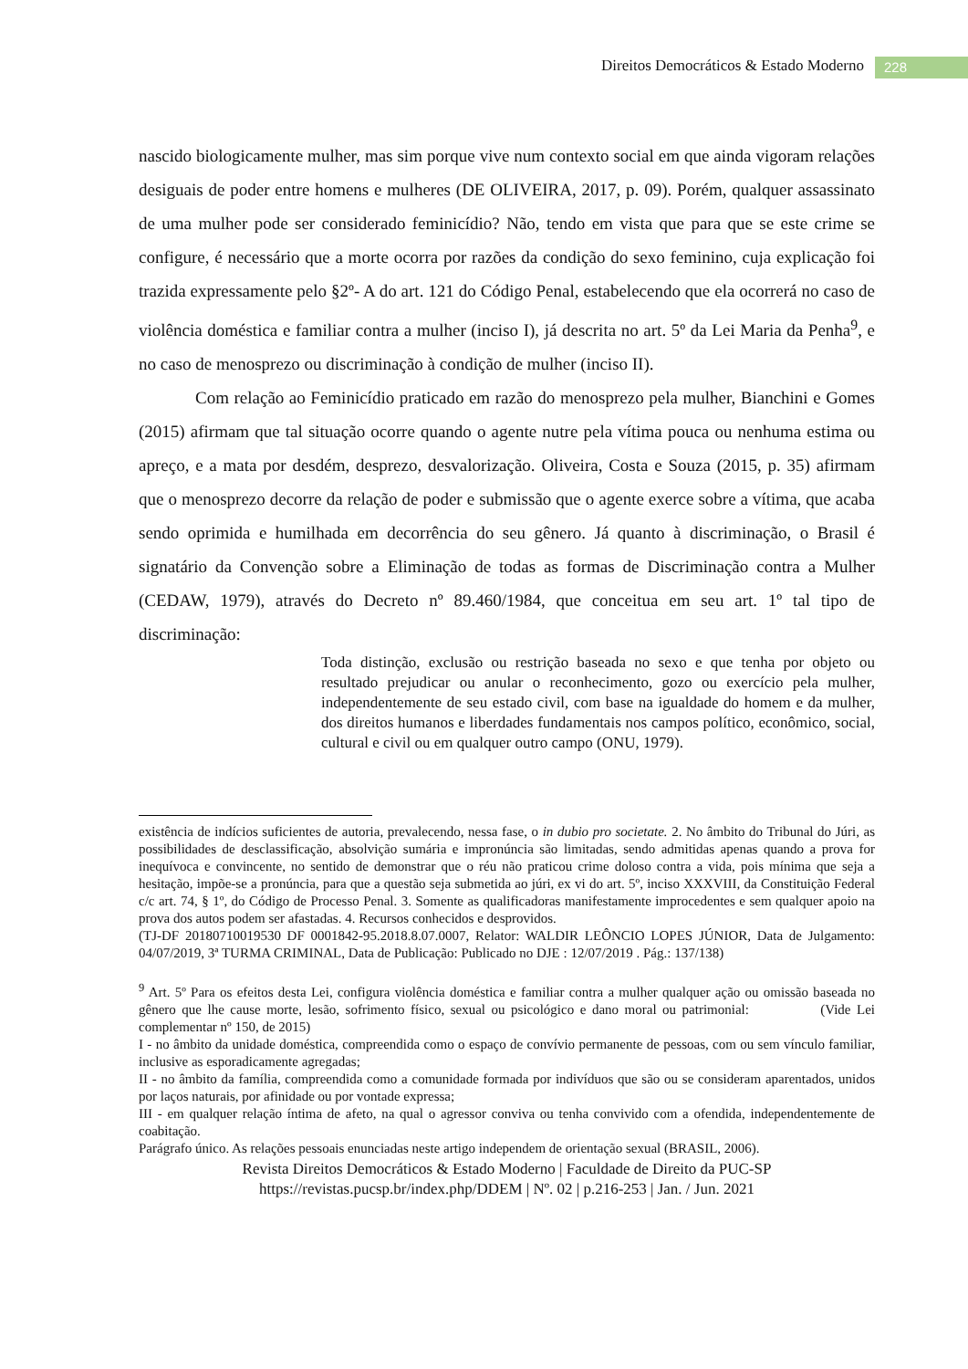Direitos Democráticos & Estado Moderno 228
nascido biologicamente mulher, mas sim porque vive num contexto social em que ainda vigoram relações desiguais de poder entre homens e mulheres (DE OLIVEIRA, 2017, p. 09). Porém, qualquer assassinato de uma mulher pode ser considerado feminicídio? Não, tendo em vista que para que se este crime se configure, é necessário que a morte ocorra por razões da condição do sexo feminino, cuja explicação foi trazida expressamente pelo §2º- A do art. 121 do Código Penal, estabelecendo que ela ocorrerá no caso de violência doméstica e familiar contra a mulher (inciso I), já descrita no art. 5º da Lei Maria da Penha<sup>9</sup>, e no caso de menosprezo ou discriminação à condição de mulher (inciso II).
Com relação ao Feminicídio praticado em razão do menosprezo pela mulher, Bianchini e Gomes (2015) afirmam que tal situação ocorre quando o agente nutre pela vítima pouca ou nenhuma estima ou apreço, e a mata por desdém, desprezo, desvalorização. Oliveira, Costa e Souza (2015, p. 35) afirmam que o menosprezo decorre da relação de poder e submissão que o agente exerce sobre a vítima, que acaba sendo oprimida e humilhada em decorrência do seu gênero. Já quanto à discriminação, o Brasil é signatário da Convenção sobre a Eliminação de todas as formas de Discriminação contra a Mulher (CEDAW, 1979), através do Decreto nº 89.460/1984, que conceitua em seu art. 1º tal tipo de discriminação:
Toda distinção, exclusão ou restrição baseada no sexo e que tenha por objeto ou resultado prejudicar ou anular o reconhecimento, gozo ou exercício pela mulher, independentemente de seu estado civil, com base na igualdade do homem e da mulher, dos direitos humanos e liberdades fundamentais nos campos político, econômico, social, cultural e civil ou em qualquer outro campo (ONU, 1979).
existência de indícios suficientes de autoria, prevalecendo, nessa fase, o in dubio pro societate. 2. No âmbito do Tribunal do Júri, as possibilidades de desclassificação, absolvição sumária e impronúncia são limitadas, sendo admitidas apenas quando a prova for inequívoca e convincente, no sentido de demonstrar que o réu não praticou crime doloso contra a vida, pois mínima que seja a hesitação, impõe-se a pronúncia, para que a questão seja submetida ao júri, ex vi do art. 5º, inciso XXXVIII, da Constituição Federal c/c art. 74, § 1º, do Código de Processo Penal. 3. Somente as qualificadoras manifestamente improcedentes e sem qualquer apoio na prova dos autos podem ser afastadas. 4. Recursos conhecidos e desprovidos.
(TJ-DF 20180710019530 DF 0001842-95.2018.8.07.0007, Relator: WALDIR LEÔNCIO LOPES JÚNIOR, Data de Julgamento: 04/07/2019, 3ª TURMA CRIMINAL, Data de Publicação: Publicado no DJE : 12/07/2019 . Pág.: 137/138)
<sup>9</sup> Art. 5º Para os efeitos desta Lei, configura violência doméstica e familiar contra a mulher qualquer ação ou omissão baseada no gênero que lhe cause morte, lesão, sofrimento físico, sexual ou psicológico e dano moral ou patrimonial: (Vide Lei complementar nº 150, de 2015)
I - no âmbito da unidade doméstica, compreendida como o espaço de convívio permanente de pessoas, com ou sem vínculo familiar, inclusive as esporadicamente agregadas;
II - no âmbito da família, compreendida como a comunidade formada por indivíduos que são ou se consideram aparentados, unidos por laços naturais, por afinidade ou por vontade expressa;
III - em qualquer relação íntima de afeto, na qual o agressor conviva ou tenha convivido com a ofendida, independentemente de coabitação.
Parágrafo único. As relações pessoais enunciadas neste artigo independem de orientação sexual (BRASIL, 2006).
Revista Direitos Democráticos & Estado Moderno | Faculdade de Direito da PUC-SP
https://revistas.pucsp.br/index.php/DDEM | Nº. 02 | p.216-253 | Jan. / Jun. 2021